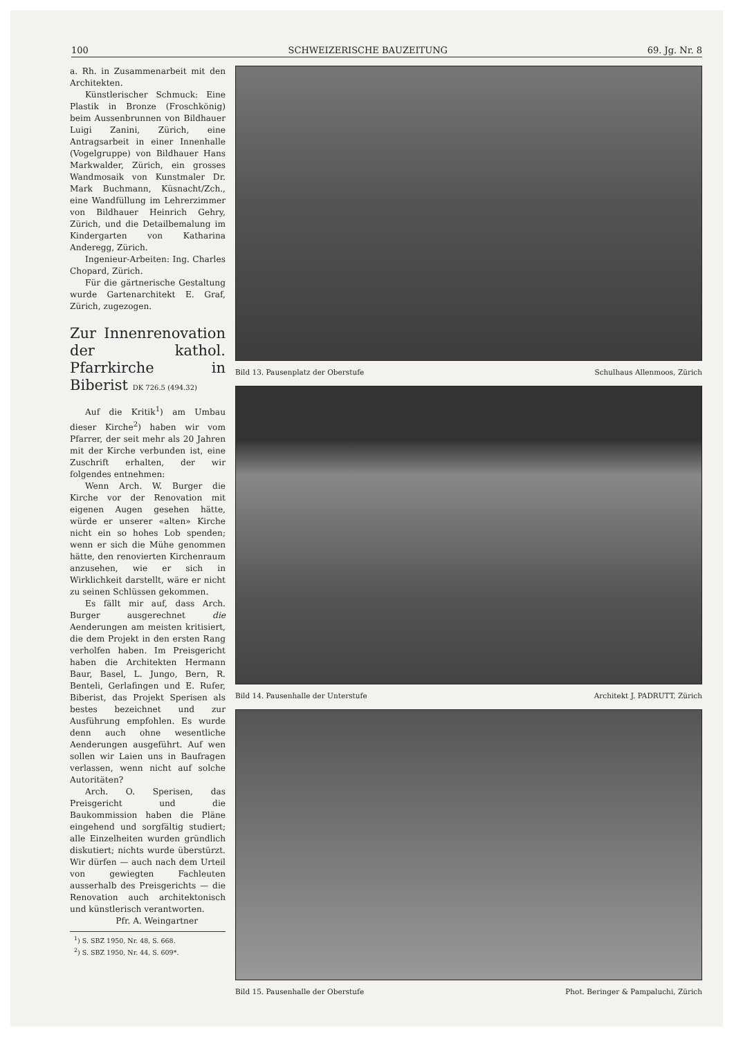100 SCHWEIZERISCHE BAUZEITUNG 69. Jg. Nr. 8
a. Rh. in Zusammenarbeit mit den Architekten.
Künstlerischer Schmuck: Eine Plastik in Bronze (Froschkönig) beim Aussenbrunnen von Bildhauer Luigi Zanini, Zürich, eine Antragsarbeit in einer Innenhalle (Vogelgruppe) von Bildhauer Hans Markwalder, Zürich, ein grosses Wandmosaik von Kunstmaler Dr. Mark Buchmann, Küsnacht/Zch., eine Wandfüllung im Lehrerzimmer von Bildhauer Heinrich Gehry, Zürich, und die Detailbemalung im Kindergarten von Katharina Anderegg, Zürich.
Ingenieur-Arbeiten: Ing. Charles Chopard, Zürich.
Für die gärtnerische Gestaltung wurde Gartenarchitekt E. Graf, Zürich, zugezogen.
Zur Innenrenovation der kathol. Pfarrkirche in Biberist DK 726.5 (494.32)
Auf die Kritik<sup>1</sup>) am Umbau dieser Kirche<sup>2</sup>) haben wir vom Pfarrer, der seit mehr als 20 Jahren mit der Kirche verbunden ist, eine Zuschrift erhalten, der wir folgendes entnehmen:
Wenn Arch. W. Burger die Kirche vor der Renovation mit eigenen Augen gesehen hätte, würde er unserer «alten» Kirche nicht ein so hohes Lob spenden; wenn er sich die Mühe genommen hätte, den renovierten Kirchenraum anzusehen, wie er sich in Wirklichkeit darstellt, wäre er nicht zu seinen Schlüssen gekommen.
Es fällt mir auf, dass Arch. Burger ausgerechnet die Aenderungen am meisten kritisiert, die dem Projekt in den ersten Rang verholfen haben. Im Preisgericht haben die Architekten Hermann Baur, Basel, L. Jungo, Bern, R. Benteli, Gerlafingen und E. Rufer, Biberist, das Projekt Sperisen als bestes bezeichnet und zur Ausführung empfohlen. Es wurde denn auch ohne wesentliche Aenderungen ausgeführt. Auf wen sollen wir Laien uns in Baufragen verlassen, wenn nicht auf solche Autoritäten?
Arch. O. Sperisen, das Preisgericht und die Baukommission haben die Pläne eingehend und sorgfältig studiert; alle Einzelheiten wurden gründlich diskutiert; nichts wurde überstürzt. Wir dürfen — auch nach dem Urteil von gewiegten Fachleuten ausserhalb des Preisgerichts — die Renovation auch architektonisch und künstlerisch verantworten.
Pfr. A. Weingartner
<sup>1</sup>) S. SBZ 1950, Nr. 48, S. 668.
<sup>2</sup>) S. SBZ 1950, Nr. 44, S. 609*.
Bild 13. Pausenplatz der Oberstufe Schulhaus Allenmoos, Zürich
Bild 14. Pausenhalle der Unterstufe Architekt J. PADRUTT, Zürich
Bild 15. Pausenhalle der Oberstufe Phot. Beringer & Pampaluchi, Zürich